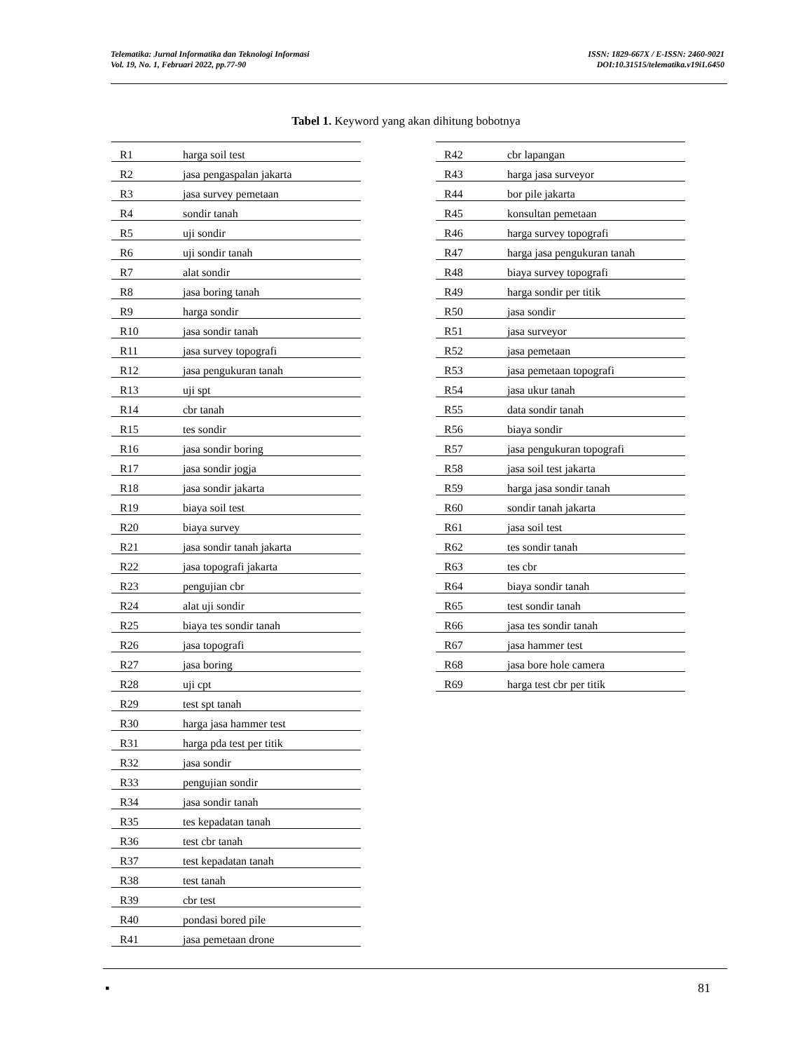Telematika: Jurnal Informatika dan Teknologi Informasi
Vol. 19, No. 1, Februari 2022, pp.77-90
ISSN: 1829-667X / E-ISSN: 2460-9021
DOI:10.31515/telematika.v19i1.6450
Tabel 1. Keyword yang akan dihitung bobotnya
| R1 | harga soil test |
| R2 | jasa pengaspalan jakarta |
| R3 | jasa survey pemetaan |
| R4 | sondir tanah |
| R5 | uji sondir |
| R6 | uji sondir tanah |
| R7 | alat sondir |
| R8 | jasa boring tanah |
| R9 | harga sondir |
| R10 | jasa sondir tanah |
| R11 | jasa survey topografi |
| R12 | jasa pengukuran tanah |
| R13 | uji spt |
| R14 | cbr tanah |
| R15 | tes sondir |
| R16 | jasa sondir boring |
| R17 | jasa sondir jogja |
| R18 | jasa sondir jakarta |
| R19 | biaya soil test |
| R20 | biaya survey |
| R21 | jasa sondir tanah jakarta |
| R22 | jasa topografi jakarta |
| R23 | pengujian cbr |
| R24 | alat uji sondir |
| R25 | biaya tes sondir tanah |
| R26 | jasa topografi |
| R27 | jasa boring |
| R28 | uji cpt |
| R29 | test spt tanah |
| R30 | harga jasa hammer test |
| R31 | harga pda test per titik |
| R32 | jasa sondir |
| R33 | pengujian sondir |
| R34 | jasa sondir tanah |
| R35 | tes kepadatan tanah |
| R36 | test cbr tanah |
| R37 | test kepadatan tanah |
| R38 | test tanah |
| R39 | cbr test |
| R40 | pondasi bored pile |
| R41 | jasa pemetaan drone |
| R42 | cbr lapangan |
| R43 | harga jasa surveyor |
| R44 | bor pile jakarta |
| R45 | konsultan pemetaan |
| R46 | harga survey topografi |
| R47 | harga jasa pengukuran tanah |
| R48 | biaya survey topografi |
| R49 | harga sondir per titik |
| R50 | jasa sondir |
| R51 | jasa surveyor |
| R52 | jasa pemetaan |
| R53 | jasa pemetaan topografi |
| R54 | jasa ukur tanah |
| R55 | data sondir tanah |
| R56 | biaya sondir |
| R57 | jasa pengukuran topografi |
| R58 | jasa soil test jakarta |
| R59 | harga jasa sondir tanah |
| R60 | sondir tanah jakarta |
| R61 | jasa soil test |
| R62 | tes sondir tanah |
| R63 | tes cbr |
| R64 | biaya sondir tanah |
| R65 | test sondir tanah |
| R66 | jasa tes sondir tanah |
| R67 | jasa hammer test |
| R68 | jasa bore hole camera |
| R69 | harga test cbr per titik |
▪ 81